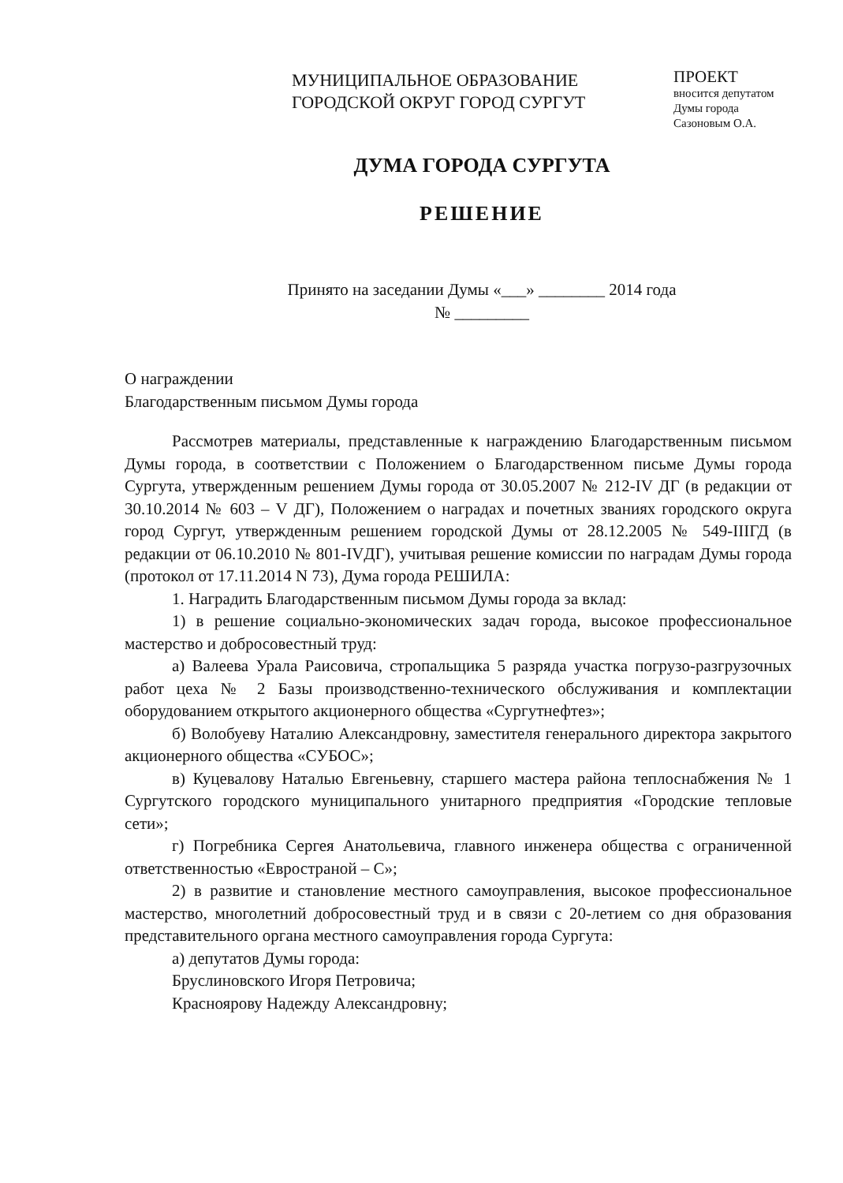МУНИЦИПАЛЬНОЕ ОБРАЗОВАНИЕ
ГОРОДСКОЙ ОКРУГ ГОРОД СУРГУТ
ПРОЕКТ
вносится депутатом
Думы города
Сазоновым О.А.
ДУМА ГОРОДА СУРГУТА
РЕШЕНИЕ
Принято на заседании Думы «___» ________ 2014 года
№ _________
О награждении
Благодарственным письмом Думы города
Рассмотрев материалы, представленные к награждению Благодарственным письмом Думы города, в соответствии с Положением о Благодарственном письме Думы города Сургута, утвержденным решением Думы города от 30.05.2007 № 212-IV ДГ (в редакции от 30.10.2014 № 603 – V ДГ), Положением о наградах и почетных званиях городского округа город Сургут, утвержденным решением городской Думы от 28.12.2005 № 549-IIIГД (в редакции от 06.10.2010 № 801-IVДГ), учитывая решение комиссии по наградам Думы города (протокол от 17.11.2014 N 73), Дума города РЕШИЛА:
1. Наградить Благодарственным письмом Думы города за вклад:
1) в решение социально-экономических задач города, высокое профессиональное мастерство и добросовестный труд:
а) Валеева Урала Раисовича, стропальщика 5 разряда участка погрузо-разгрузочных работ цеха № 2 Базы производственно-технического обслуживания и комплектации оборудованием открытого акционерного общества «Сургутнефтез»;
б) Волобуеву Наталию Александровну, заместителя генерального директора закрытого акционерного общества «СУБОС»;
в) Куцевалову Наталью Евгеньевну, старшего мастера района теплоснабжения № 1 Сургутского городского муниципального унитарного предприятия «Городские тепловые сети»;
г) Погребника Сергея Анатольевича, главного инженера общества с ограниченной ответственностью «Евространой – С»;
2) в развитие и становление местного самоуправления, высокое профессиональное мастерство, многолетний добросовестный труд и в связи с 20-летием со дня образования представительного органа местного самоуправления города Сургута:
а) депутатов Думы города:
Бруслиновского Игоря Петровича;
Красноярову Надежду Александровну;